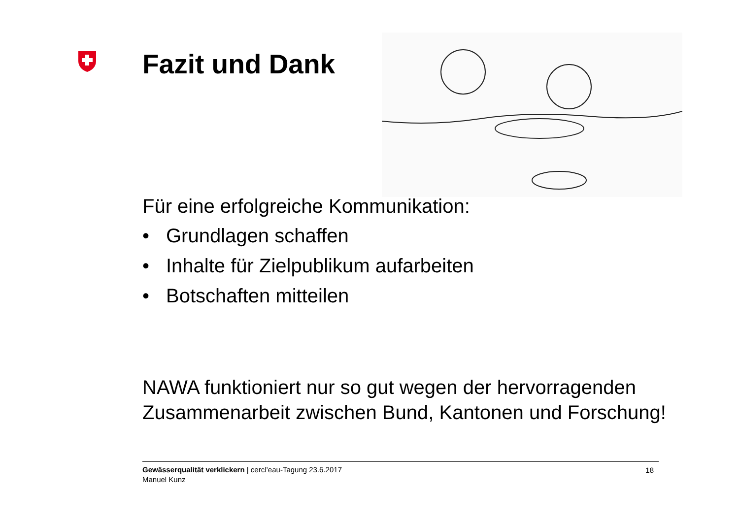Fazit und Dank
Für eine erfolgreiche Kommunikation:
• Grundlagen schaffen
• Inhalte für Zielpublikum aufarbeiten
• Botschaften mitteilen
NAWA funktioniert nur so gut wegen der hervorragenden Zusammenarbeit zwischen Bund, Kantonen und Forschung!
Gewässerqualität verklickern | cercl’eau-Tagung 23.6.2017
Manuel Kunz
18